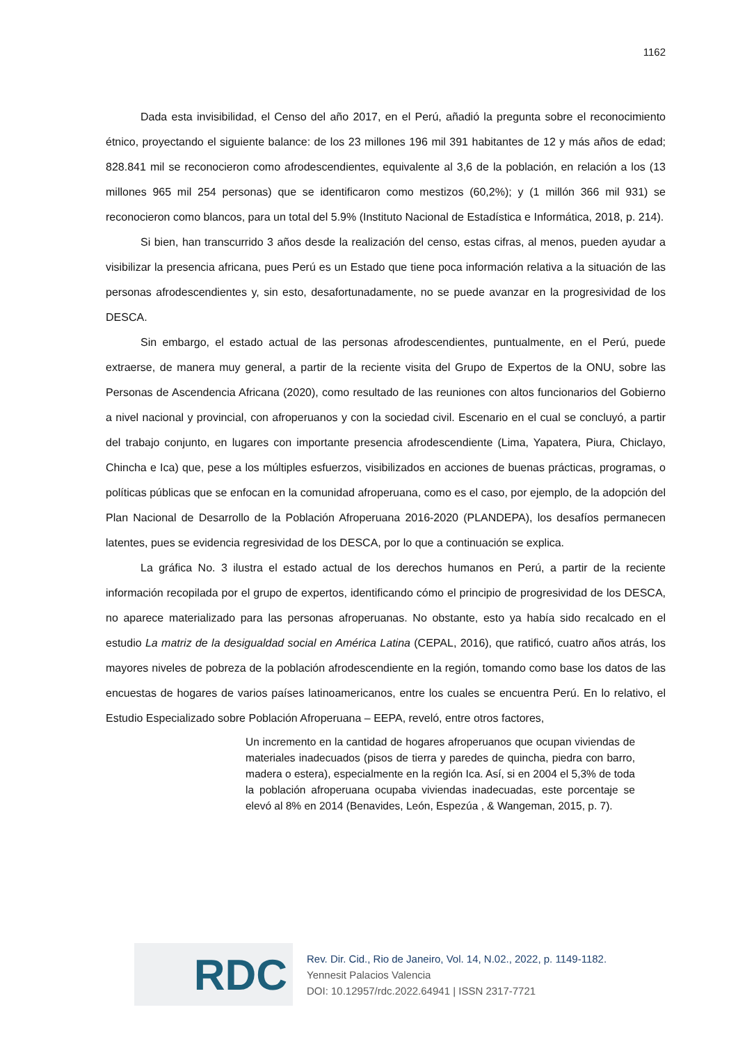1162
Dada esta invisibilidad, el Censo del año 2017, en el Perú, añadió la pregunta sobre el reconocimiento étnico, proyectando el siguiente balance: de los 23 millones 196 mil 391 habitantes de 12 y más años de edad; 828.841 mil se reconocieron como afrodescendientes, equivalente al 3,6 de la población, en relación a los (13 millones 965 mil 254 personas) que se identificaron como mestizos (60,2%); y (1 millón 366 mil 931) se reconocieron como blancos, para un total del 5.9% (Instituto Nacional de Estadística e Informática, 2018, p. 214).
Si bien, han transcurrido 3 años desde la realización del censo, estas cifras, al menos, pueden ayudar a visibilizar la presencia africana, pues Perú es un Estado que tiene poca información relativa a la situación de las personas afrodescendientes y, sin esto, desafortunadamente, no se puede avanzar en la progresividad de los DESCA.
Sin embargo, el estado actual de las personas afrodescendientes, puntualmente, en el Perú, puede extraerse, de manera muy general, a partir de la reciente visita del Grupo de Expertos de la ONU, sobre las Personas de Ascendencia Africana (2020), como resultado de las reuniones con altos funcionarios del Gobierno a nivel nacional y provincial, con afroperuanos y con la sociedad civil. Escenario en el cual se concluyó, a partir del trabajo conjunto, en lugares con importante presencia afrodescendiente (Lima, Yapatera, Piura, Chiclayo, Chincha e Ica) que, pese a los múltiples esfuerzos, visibilizados en acciones de buenas prácticas, programas, o políticas públicas que se enfocan en la comunidad afroperuana, como es el caso, por ejemplo, de la adopción del Plan Nacional de Desarrollo de la Población Afroperuana 2016-2020 (PLANDEPA), los desafíos permanecen latentes, pues se evidencia regresividad de los DESCA, por lo que a continuación se explica.
La gráfica No. 3 ilustra el estado actual de los derechos humanos en Perú, a partir de la reciente información recopilada por el grupo de expertos, identificando cómo el principio de progresividad de los DESCA, no aparece materializado para las personas afroperuanas. No obstante, esto ya había sido recalcado en el estudio La matriz de la desigualdad social en América Latina (CEPAL, 2016), que ratificó, cuatro años atrás, los mayores niveles de pobreza de la población afrodescendiente en la región, tomando como base los datos de las encuestas de hogares de varios países latinoamericanos, entre los cuales se encuentra Perú. En lo relativo, el Estudio Especializado sobre Población Afroperuana – EEPA, reveló, entre otros factores,
Un incremento en la cantidad de hogares afroperuanos que ocupan viviendas de materiales inadecuados (pisos de tierra y paredes de quincha, piedra con barro, madera o estera), especialmente en la región Ica. Así, si en 2004 el 5,3% de toda la población afroperuana ocupaba viviendas inadecuadas, este porcentaje se elevó al 8% en 2014 (Benavides, León, Espezúa , & Wangeman, 2015, p. 7).
RDC
Rev. Dir. Cid., Rio de Janeiro, Vol. 14, N.02., 2022, p. 1149-1182.
Yennesit Palacios Valencia
DOI: 10.12957/rdc.2022.64941 | ISSN 2317-7721